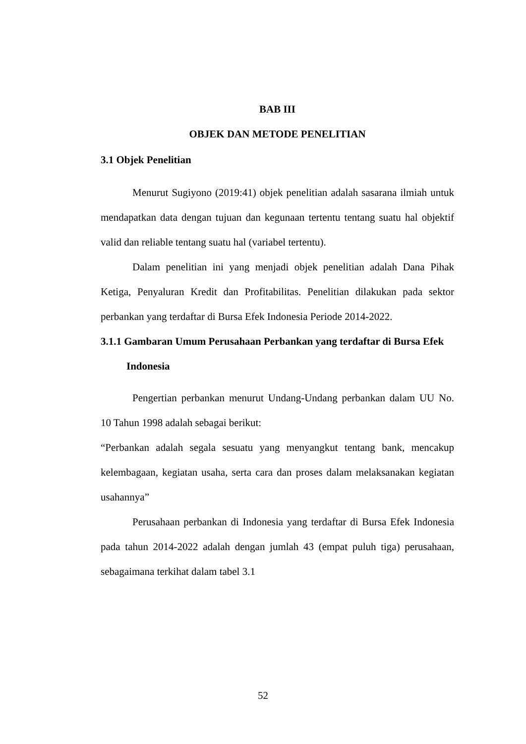BAB III
OBJEK DAN METODE PENELITIAN
3.1 Objek Penelitian
Menurut Sugiyono (2019:41) objek penelitian adalah sasarana ilmiah untuk mendapatkan data dengan tujuan dan kegunaan tertentu tentang suatu hal objektif valid dan reliable tentang suatu hal (variabel tertentu).
Dalam penelitian ini yang menjadi objek penelitian adalah Dana Pihak Ketiga, Penyaluran Kredit dan Profitabilitas. Penelitian dilakukan pada sektor perbankan yang terdaftar di Bursa Efek Indonesia Periode 2014-2022.
3.1.1 Gambaran Umum Perusahaan Perbankan yang terdaftar di Bursa Efek Indonesia
Pengertian perbankan menurut Undang-Undang perbankan dalam UU No. 10 Tahun 1998 adalah sebagai berikut:
“Perbankan adalah segala sesuatu yang menyangkut tentang bank, mencakup kelembagaan, kegiatan usaha, serta cara dan proses dalam melaksanakan kegiatan usahannya”
Perusahaan perbankan di Indonesia yang terdaftar di Bursa Efek Indonesia pada tahun 2014-2022 adalah dengan jumlah 43 (empat puluh tiga) perusahaan, sebagaimana terkihat dalam tabel 3.1
52